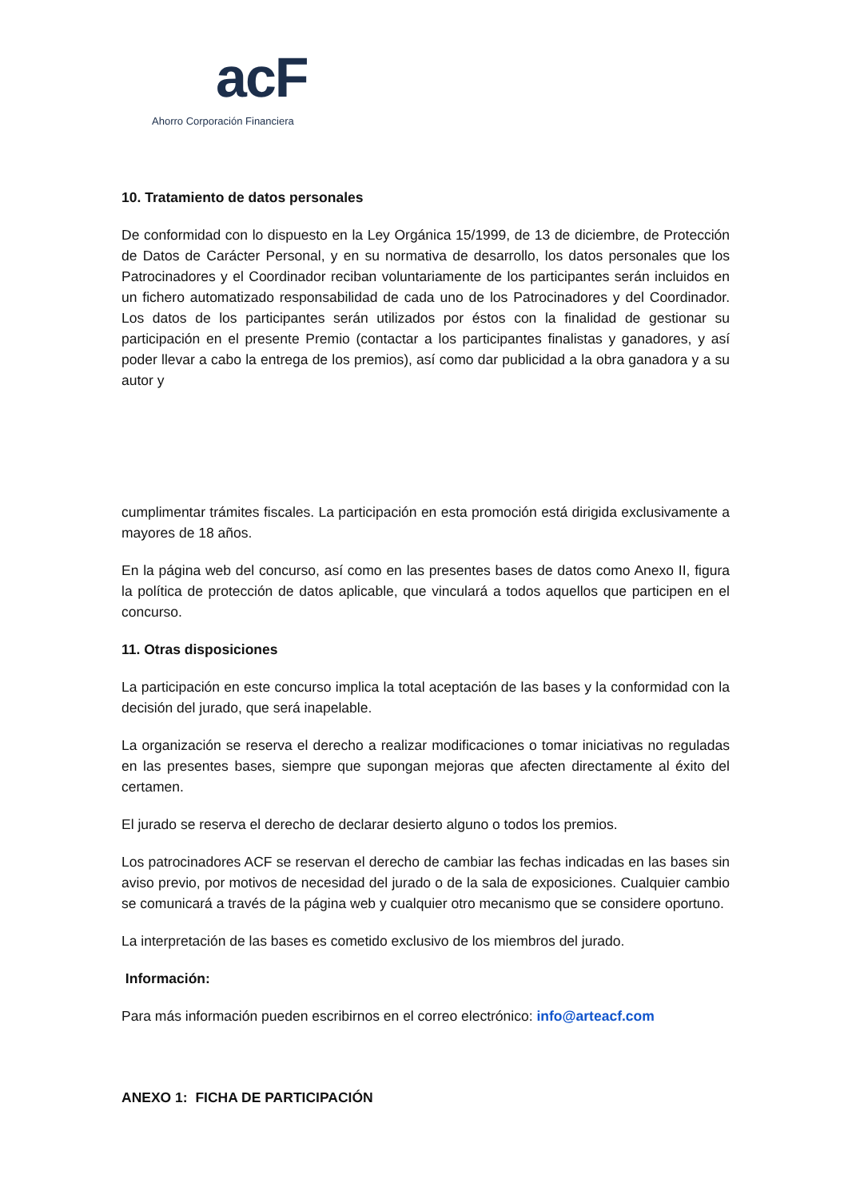acF
Ahorro Corporación Financiera
10. Tratamiento de datos personales
De conformidad con lo dispuesto en la Ley Orgánica 15/1999, de 13 de diciembre, de Protección de Datos de Carácter Personal, y en su normativa de desarrollo, los datos personales que los Patrocinadores y el Coordinador reciban voluntariamente de los participantes serán incluidos en un fichero automatizado responsabilidad de cada uno de los Patrocinadores y del Coordinador. Los datos de los participantes serán utilizados por éstos con la finalidad de gestionar su participación en el presente Premio (contactar a los participantes finalistas y ganadores, y así poder llevar a cabo la entrega de los premios), así como dar publicidad a la obra ganadora y a su autor y
cumplimentar trámites fiscales. La participación en esta promoción está dirigida exclusivamente a mayores de 18 años.
En la página web del concurso, así como en las presentes bases de datos como Anexo II, figura la política de protección de datos aplicable, que vinculará a todos aquellos que participen en el concurso.
11. Otras disposiciones
La participación en este concurso implica la total aceptación de las bases y la conformidad con la decisión del jurado, que será inapelable.
La organización se reserva el derecho a realizar modificaciones o tomar iniciativas no reguladas en las presentes bases, siempre que supongan mejoras que afecten directamente al éxito del certamen.
El jurado se reserva el derecho de declarar desierto alguno o todos los premios.
Los patrocinadores ACF se reservan el derecho de cambiar las fechas indicadas en las bases sin aviso previo, por motivos de necesidad del jurado o de la sala de exposiciones. Cualquier cambio se comunicará a través de la página web y cualquier otro mecanismo que se considere oportuno.
La interpretación de las bases es cometido exclusivo de los miembros del jurado.
Información:
Para más información pueden escribirnos en el correo electrónico: info@arteacf.com
ANEXO 1: FICHA DE PARTICIPACIÓN